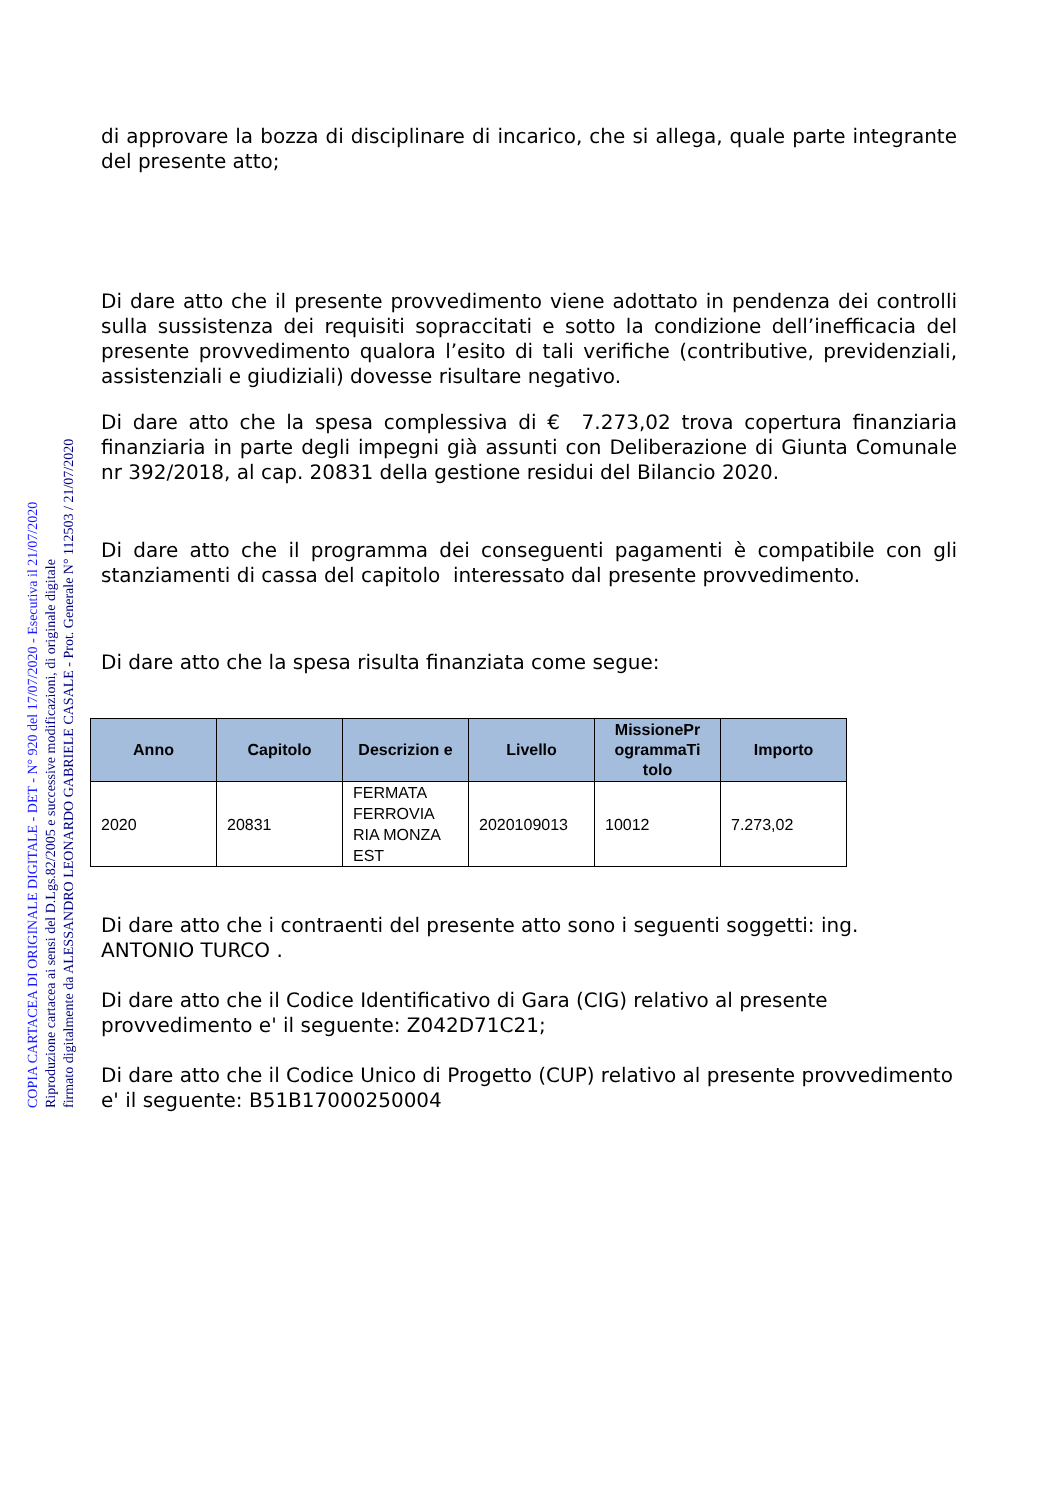COPIA CARTACEA DI ORIGINALE DIGITALE - DET - N° 920 del 17/07/2020 - Esecutiva il 21/07/2020
Riproduzione cartacea ai sensi del D.Lgs.82/2005 e successive modificazioni, di originale digitale
firmato digitalmente da ALESSANDRO LEONARDO GABRIELE CASALE - Prot. Generale N° 112503 / 21/07/2020
di approvare la bozza di disciplinare di incarico, che si allega, quale parte integrante del presente atto;
Di dare atto che il presente provvedimento viene adottato in pendenza dei controlli sulla sussistenza dei requisiti sopraccitati e sotto la condizione dell’inefficacia del presente provvedimento qualora l’esito di tali verifiche (contributive, previdenziali, assistenziali e giudiziali) dovesse risultare negativo.
Di dare atto che la spesa complessiva di € 7.273,02 trova copertura finanziaria finanziaria in parte degli impegni già assunti con Deliberazione di Giunta Comunale nr 392/2018, al cap. 20831 della gestione residui del Bilancio 2020.
Di dare atto che il programma dei conseguenti pagamenti è compatibile con gli stanziamenti di cassa del capitolo interessato dal presente provvedimento.
Di dare atto che la spesa risulta finanziata come segue:
| Anno | Capitolo | Descrizion e | Livello | MissionePr ogrammaTi tolo | Importo |
| --- | --- | --- | --- | --- | --- |
| 2020 | 20831 | FERMATA FERROVIA RIA MONZA EST | 2020109013 | 10012 | 7.273,02 |
Di dare atto che i contraenti del presente atto sono i seguenti soggetti: ing. ANTONIO TURCO .
Di dare atto che il Codice Identificativo di Gara (CIG) relativo al presente provvedimento e' il seguente: Z042D71C21;
Di dare atto che il Codice Unico di Progetto (CUP) relativo al presente provvedimento e' il seguente: B51B17000250004